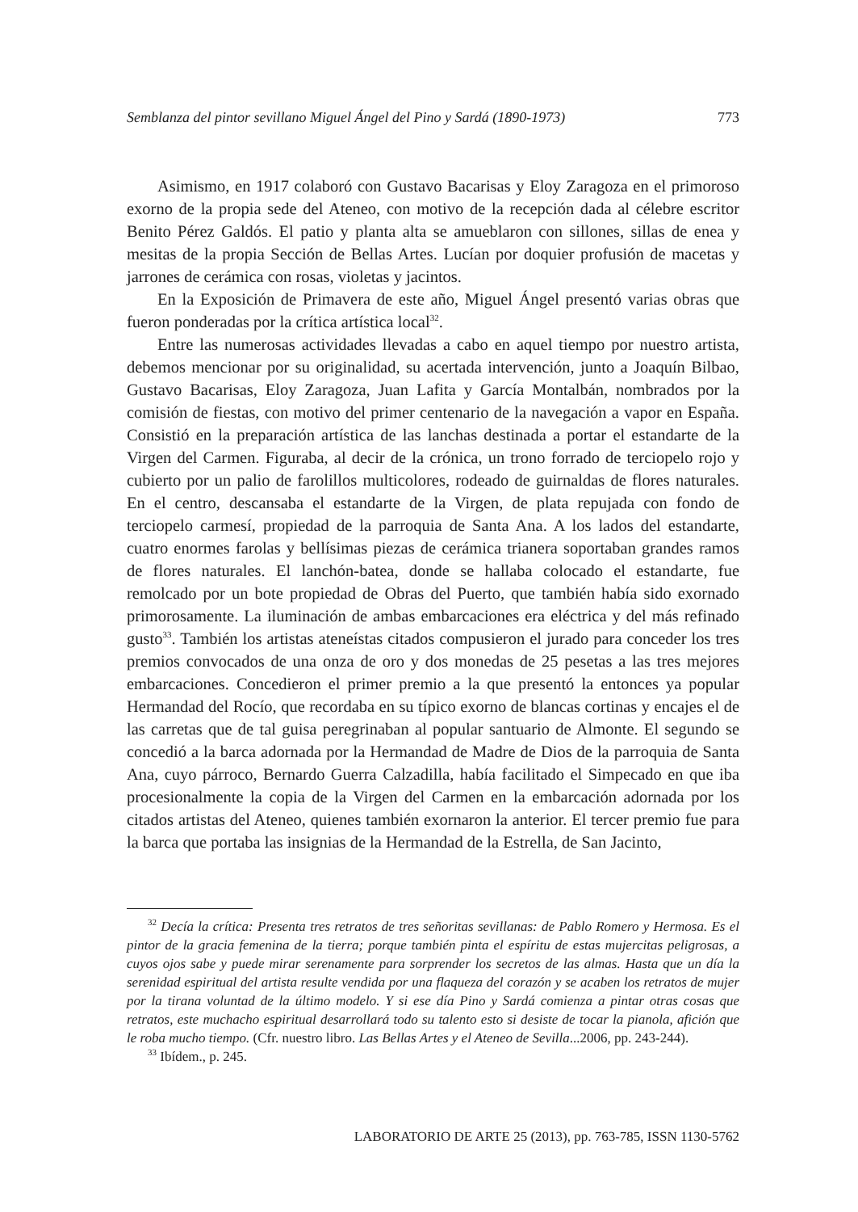Semblanza del pintor sevillano Miguel Ángel del Pino y Sardá (1890-1973) 773
Asimismo, en 1917 colaboró con Gustavo Bacarisas y Eloy Zaragoza en el primoroso exorno de la propia sede del Ateneo, con motivo de la recepción dada al célebre escritor Benito Pérez Galdós. El patio y planta alta se amueblaron con sillones, sillas de enea y mesitas de la propia Sección de Bellas Artes. Lucían por doquier profusión de macetas y jarrones de cerámica con rosas, violetas y jacintos.
En la Exposición de Primavera de este año, Miguel Ángel presentó varias obras que fueron ponderadas por la crítica artística local<sup>32</sup>.
Entre las numerosas actividades llevadas a cabo en aquel tiempo por nuestro artista, debemos mencionar por su originalidad, su acertada intervención, junto a Joaquín Bilbao, Gustavo Bacarisas, Eloy Zaragoza, Juan Lafita y García Montalbán, nombrados por la comisión de fiestas, con motivo del primer centenario de la navegación a vapor en España. Consistió en la preparación artística de las lanchas destinada a portar el estandarte de la Virgen del Carmen. Figuraba, al decir de la crónica, un trono forrado de terciopelo rojo y cubierto por un palio de farolillos multicolores, rodeado de guirnaldas de flores naturales. En el centro, descansaba el estandarte de la Virgen, de plata repujada con fondo de terciopelo carmesí, propiedad de la parroquia de Santa Ana. A los lados del estandarte, cuatro enormes farolas y bellísimas piezas de cerámica trianera soportaban grandes ramos de flores naturales. El lanchón-batea, donde se hallaba colocado el estandarte, fue remolcado por un bote propiedad de Obras del Puerto, que también había sido exornado primorosamente. La iluminación de ambas embarcaciones era eléctrica y del más refinado gusto<sup>33</sup>. También los artistas ateneístas citados compusieron el jurado para conceder los tres premios convocados de una onza de oro y dos monedas de 25 pesetas a las tres mejores embarcaciones. Concedieron el primer premio a la que presentó la entonces ya popular Hermandad del Rocío, que recordaba en su típico exorno de blancas cortinas y encajes el de las carretas que de tal guisa peregrinaban al popular santuario de Almonte. El segundo se concedió a la barca adornada por la Hermandad de Madre de Dios de la parroquia de Santa Ana, cuyo párroco, Bernardo Guerra Calzadilla, había facilitado el Simpecado en que iba procesionalmente la copia de la Virgen del Carmen en la embarcación adornada por los citados artistas del Ateneo, quienes también exornaron la anterior. El tercer premio fue para la barca que portaba las insignias de la Hermandad de la Estrella, de San Jacinto,
<sup>32</sup> Decía la crítica: Presenta tres retratos de tres señoritas sevillanas: de Pablo Romero y Hermosa. Es el pintor de la gracia femenina de la tierra; porque también pinta el espíritu de estas mujercitas peligrosas, a cuyos ojos sabe y puede mirar serenamente para sorprender los secretos de las almas. Hasta que un día la serenidad espiritual del artista resulte vendida por una flaqueza del corazón y se acaben los retratos de mujer por la tirana voluntad de la último modelo. Y si ese día Pino y Sardá comienza a pintar otras cosas que retratos, este muchacho espiritual desarrollará todo su talento esto si desiste de tocar la pianola, afición que le roba mucho tiempo. (Cfr. nuestro libro. Las Bellas Artes y el Ateneo de Sevilla...2006, pp. 243-244).
<sup>33</sup> Ibídem., p. 245.
LABORATORIO DE ARTE 25 (2013), pp. 763-785, ISSN 1130-5762